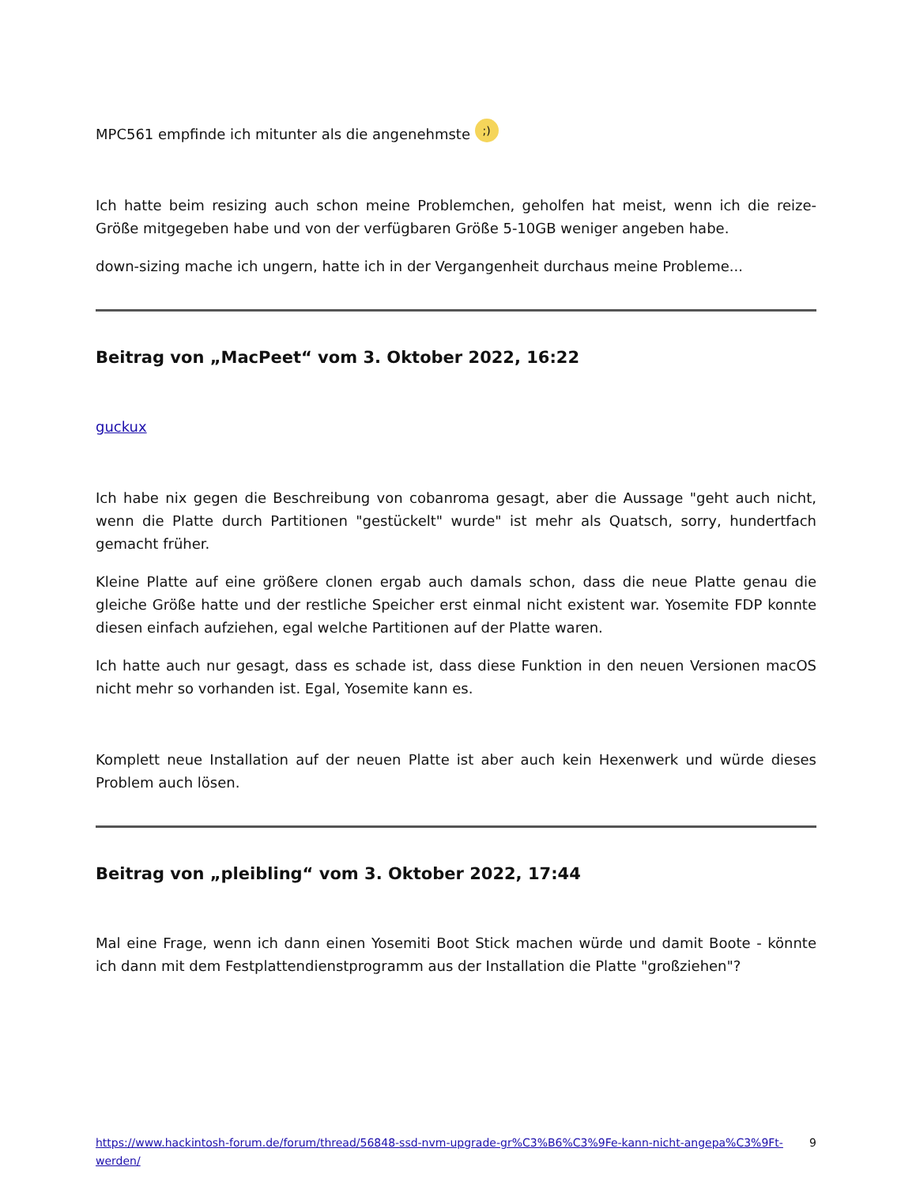MPC561 empfinde ich mitunter als die angenehmste ;)
Ich hatte beim resizing auch schon meine Problemchen, geholfen hat meist, wenn ich die reize-Größe mitgegeben habe und von der verfügbaren Größe 5-10GB weniger angeben habe.
down-sizing mache ich ungern, hatte ich in der Vergangenheit durchaus meine Probleme...
Beitrag von „MacPeet“ vom 3. Oktober 2022, 16:22
guckux
Ich habe nix gegen die Beschreibung von cobanroma gesagt, aber die Aussage "geht auch nicht, wenn die Platte durch Partitionen "gestückelt" wurde" ist mehr als Quatsch, sorry, hundertfach gemacht früher.
Kleine Platte auf eine größere clonen ergab auch damals schon, dass die neue Platte genau die gleiche Größe hatte und der restliche Speicher erst einmal nicht existent war. Yosemite FDP konnte diesen einfach aufziehen, egal welche Partitionen auf der Platte waren.
Ich hatte auch nur gesagt, dass es schade ist, dass diese Funktion in den neuen Versionen macOS nicht mehr so vorhanden ist. Egal, Yosemite kann es.
Komplett neue Installation auf der neuen Platte ist aber auch kein Hexenwerk und würde dieses Problem auch lösen.
Beitrag von „pleibling“ vom 3. Oktober 2022, 17:44
Mal eine Frage, wenn ich dann einen Yosemiti Boot Stick machen würde und damit Boote - könnte ich dann mit dem Festplattendienstprogramm aus der Installation die Platte "großziehen"?
https://www.hackintosh-forum.de/forum/thread/56848-ssd-nvm-upgrade-gr%C3%B6%C3%9Fe-kann-nicht-angepa%C3%9Ft-werden/ 9